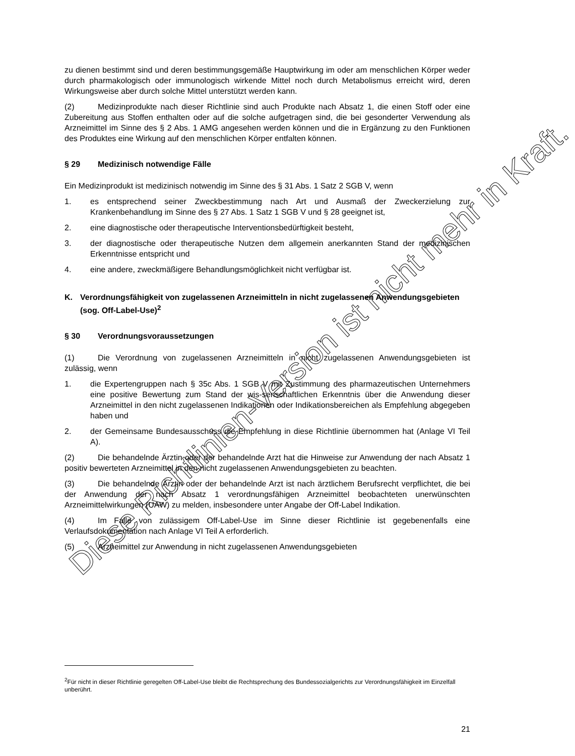zu dienen bestimmt sind und deren bestimmungsgemäße Hauptwirkung im oder am menschlichen Körper weder durch pharmakologisch oder immunologisch wirkende Mittel noch durch Metabolismus erreicht wird, deren Wirkungsweise aber durch solche Mittel unterstützt werden kann.
(2) Medizinprodukte nach dieser Richtlinie sind auch Produkte nach Absatz 1, die einen Stoff oder eine Zubereitung aus Stoffen enthalten oder auf die solche aufgetragen sind, die bei gesonderter Verwendung als Arzneimittel im Sinne des § 2 Abs. 1 AMG angesehen werden können und die in Ergänzung zu den Funktionen des Produktes eine Wirkung auf den menschlichen Körper entfalten können.
§ 29 Medizinisch notwendige Fälle
Ein Medizinprodukt ist medizinisch notwendig im Sinne des § 31 Abs. 1 Satz 2 SGB V, wenn
1. es entsprechend seiner Zweckbestimmung nach Art und Ausmaß der Zweckerzielung zur Krankenbehandlung im Sinne des § 27 Abs. 1 Satz 1 SGB V und § 28 geeignet ist,
2. eine diagnostische oder therapeutische Interventionsbedürftigkeit besteht,
3. der diagnostische oder therapeutische Nutzen dem allgemein anerkannten Stand der medizinischen Erkenntnisse entspricht und
4. eine andere, zweckmäßigere Behandlungsmöglichkeit nicht verfügbar ist.
K. Verordnungsfähigkeit von zugelassenen Arzneimitteln in nicht zugelassenen Anwendungsgebieten (sog. Off-Label-Use)<sup>2</sup>
§ 30 Verordnungsvoraussetzungen
(1) Die Verordnung von zugelassenen Arzneimitteln in nicht zugelassenen Anwendungsgebieten ist zulässig, wenn
1. die Expertengruppen nach § 35c Abs. 1 SGB V mit Zustimmung des pharmazeutischen Unternehmers eine positive Bewertung zum Stand der wis-senschaftlichen Erkenntnis über die Anwendung dieser Arzneimittel in den nicht zugelassenen Indikationen oder Indikationsbereichen als Empfehlung abgegeben haben und
2. der Gemeinsame Bundesausschuss die Empfehlung in diese Richtlinie übernommen hat (Anlage VI Teil A).
(2) Die behandelnde Ärztin oder der behandelnde Arzt hat die Hinweise zur Anwendung der nach Absatz 1 positiv bewerteten Arzneimittel in den nicht zugelassenen Anwendungsgebieten zu beachten.
(3) Die behandelnde Ärztin oder der behandelnde Arzt ist nach ärztlichem Berufsrecht verpflichtet, die bei der Anwendung der nach Absatz 1 verordnungsfähigen Arzneimittel beobachteten unerwünschten Arzneimittelwirkungen (UAW) zu melden, insbesondere unter Angabe der Off-Label Indikation.
(4) Im Falle von zulässigem Off-Label-Use im Sinne dieser Richtlinie ist gegebenenfalls eine Verlaufsdokumentation nach Anlage VI Teil A erforderlich.
(5) Arzneimittel zur Anwendung in nicht zugelassenen Anwendungsgebieten
<sup>2</sup> Für nicht in dieser Richtlinie geregelten Off-Label-Use bleibt die Rechtsprechung des Bundessozialgerichts zur Verordnungsfähigkeit im Einzelfall unberührt.
21
Diese Richtlinien-Version ist nicht mehr in Kraft.